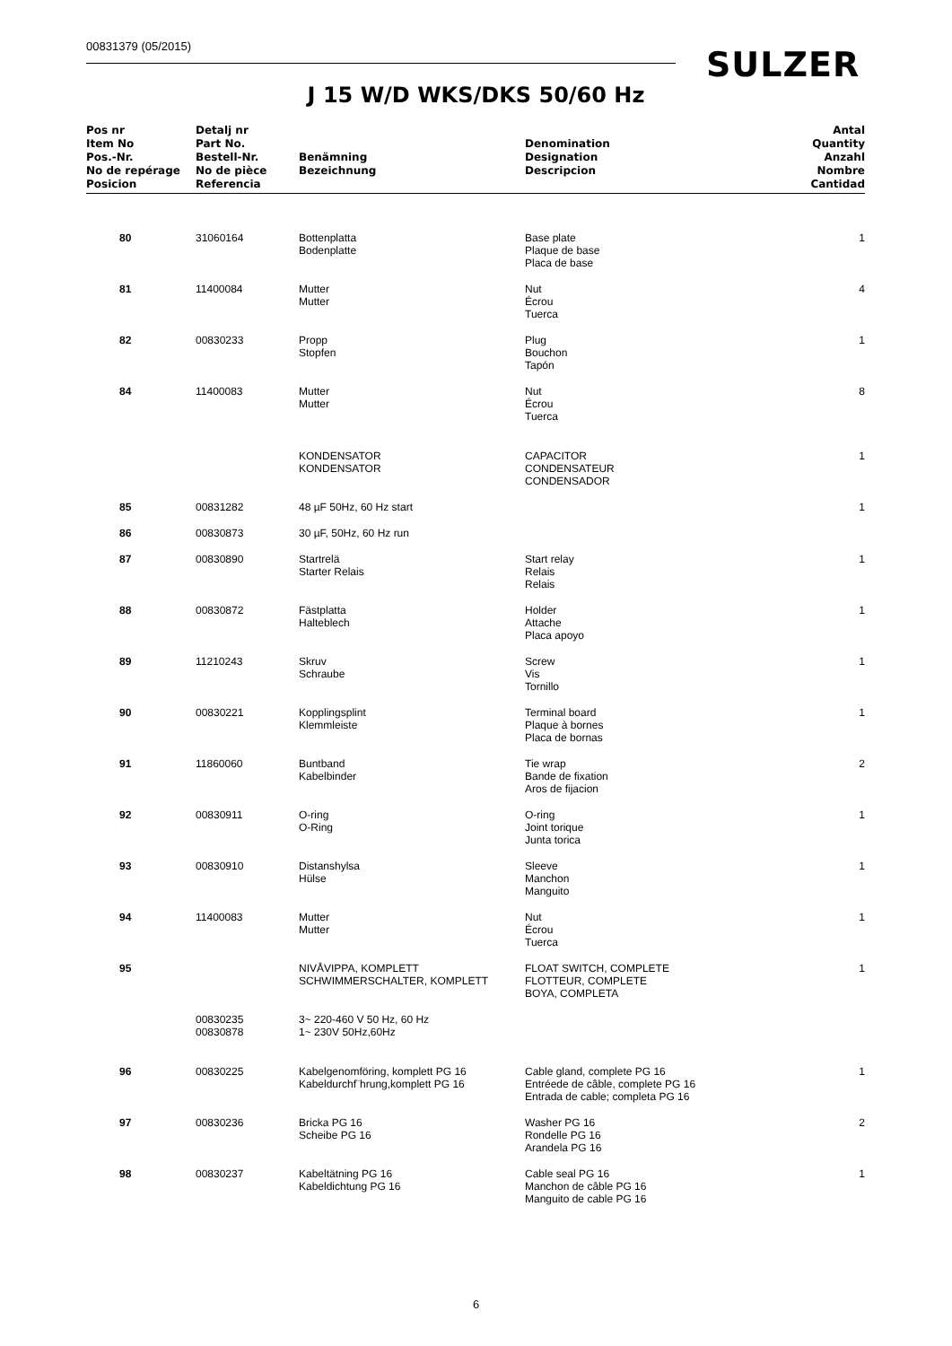00831379 (05/2015) SULZER
J 15 W/D WKS/DKS 50/60 Hz
| Pos nr Item No Pos.-Nr. No de repérage Posicion | Detalj nr Part No. Bestell-Nr. No de pièce Referencia | Benämning Bezeichnung | Denomination Designation Descripcion | Antal Quantity Anzahl Nombre Cantidad |
| --- | --- | --- | --- | --- |
| 80 | 31060164 | Bottenplatta Bodenplatte | Base plate Plaque de base Placa de base | 1 |
| 81 | 11400084 | Mutter Mutter | Nut Écrou Tuerca | 4 |
| 82 | 00830233 | Propp Stopfen | Plug Bouchon Tapón | 1 |
| 84 | 11400083 | Mutter Mutter | Nut Écrou Tuerca | 8 |
| | | KONDENSATOR KONDENSATOR | CAPACITOR CONDENSATEUR CONDENSADOR | 1 |
| 85 | 00831282 | 48 µF 50Hz, 60 Hz start | | 1 |
| 86 | 00830873 | 30 µF, 50Hz, 60 Hz run | | |
| 87 | 00830890 | Startrelä Starter Relais | Start relay Relais Relais | 1 |
| 88 | 00830872 | Fästplatta Halteblech | Holder Attache Placa apoyo | 1 |
| 89 | 11210243 | Skruv Schraube | Screw Vis Tornillo | 1 |
| 90 | 00830221 | Kopplingsplint Klemmleiste | Terminal board Plaque à bornes Placa de bornas | 1 |
| 91 | 11860060 | Buntband Kabelbinder | Tie wrap Bande de fixation Aros de fijacion | 2 |
| 92 | 00830911 | O-ring O-Ring | O-ring Joint torique Junta torica | 1 |
| 93 | 00830910 | Distanshylsa Hülse | Sleeve Manchon Manguito | 1 |
| 94 | 11400083 | Mutter Mutter | Nut Écrou Tuerca | 1 |
| 95 | | NIVÅVIPPA, KOMPLETT SCHWIMMERSCHALTER, KOMPLETT | FLOAT SWITCH, COMPLETE FLOTTEUR, COMPLETE BOYA, COMPLETA | 1 |
| | 00830235 00830878 | 3~ 220-460 V 50 Hz, 60 Hz 1~ 230V 50Hz,60Hz | | |
| 96 | 00830225 | Kabelgenomföring, komplett PG 16 Kabeldurchf¨hrung,komplett PG 16 | Cable gland, complete PG 16 Entréede de câble, complete PG 16 Entrada de cable; completa PG 16 | 1 |
| 97 | 00830236 | Bricka PG 16 Scheibe PG 16 | Washer PG 16 Rondelle PG 16 Arandela PG 16 | 2 |
| 98 | 00830237 | Kabeltätning PG 16 Kabeldichtung PG 16 | Cable seal PG 16 Manchon de câble PG 16 Manguito de cable PG 16 | 1 |
6